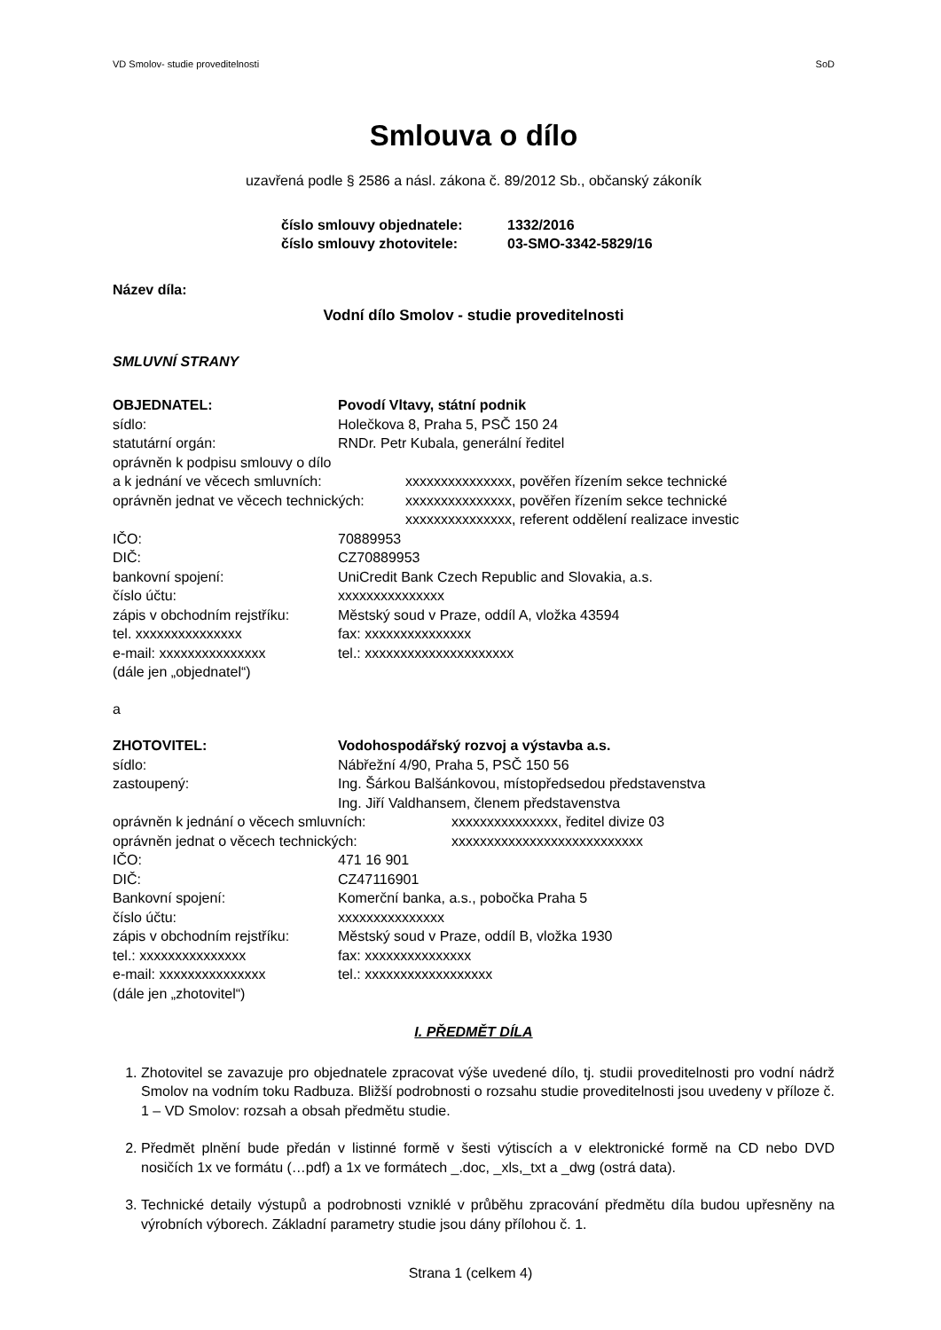VD Smolov- studie proveditelnosti SoD
Smlouva o dílo
uzavřená podle § 2586 a násl. zákona č. 89/2012 Sb., občanský zákoník
číslo smlouvy objednatele: 1332/2016
číslo smlouvy zhotovitele: 03-SMO-3342-5829/16
Název díla:
Vodní dílo Smolov - studie proveditelnosti
SMLUVNÍ STRANY
OBJEDNATEL: Povodí Vltavy, státní podnik
sídlo: Holečkova 8, Praha 5, PSČ 150 24
statutární orgán: RNDr. Petr Kubala, generální ředitel
oprávněn k podpisu smlouvy o dílo
a k jednání ve věcech smluvních: xxxxxxxxxxxxxxx, pověřen řízením sekce technické
oprávněn jednat ve věcech technických: xxxxxxxxxxxxxxx, pověřen řízením sekce technické
xxxxxxxxxxxxxxx, referent oddělení realizace investic
IČO: 70889953
DIČ: CZ70889953
bankovní spojení: UniCredit Bank Czech Republic and Slovakia, a.s.
číslo účtu: xxxxxxxxxxxxxxx
zápis v obchodním rejstříku: Městský soud v Praze, oddíl A, vložka 43594
tel. xxxxxxxxxxxxxxx fax: xxxxxxxxxxxxxxx
e-mail: xxxxxxxxxxxxxxx tel.: xxxxxxxxxxxxxxxxxxxxx
(dále jen „objednatel“)
a
ZHOTOVITEL: Vodohospodářský rozvoj a výstavba a.s.
sídlo: Nábřežní 4/90, Praha 5, PSČ 150 56
zastoupený: Ing. Šárkou Balšánkovou, místopředsedou představenstva
Ing. Jiří Valdhansem, členem představenstva
oprávněn k jednání o věcech smluvních: xxxxxxxxxxxxxxx, ředitel divize 03
oprávněn jednat o věcech technických: xxxxxxxxxxxxxxxxxxxxxxxxxxx
IČO: 471 16 901
DIČ: CZ47116901
Bankovní spojení: Komerční banka, a.s., pobočka Praha 5
číslo účtu: xxxxxxxxxxxxxxx
zápis v obchodním rejstříku: Městský soud v Praze, oddíl B, vložka 1930
tel.: xxxxxxxxxxxxxxx fax: xxxxxxxxxxxxxxx
e-mail: xxxxxxxxxxxxxxx tel.: xxxxxxxxxxxxxxxxxx
(dále jen „zhotovitel“)
I. PŘEDMĚT DÍLA
1. Zhotovitel se zavazuje pro objednatele zpracovat výše uvedené dílo, tj. studii proveditelnosti pro vodní nádrž Smolov na vodním toku Radbuza. Bližší podrobnosti o rozsahu studie proveditelnosti jsou uvedeny v příloze č. 1 – VD Smolov: rozsah a obsah předmětu studie.
2. Předmět plnění bude předán v listinné formě v šesti výtiscích a v elektronické formě na CD nebo DVD nosičích 1x ve formátu (…pdf) a 1x ve formátech _.doc, _xls,_txt a _dwg (ostrá data).
3. Technické detaily výstupů a podrobnosti vzniklé v průběhu zpracování předmětu díla budou upřesněny na výrobních výborech. Základní parametry studie jsou dány přílohou č. 1.
Strana 1 (celkem 4)